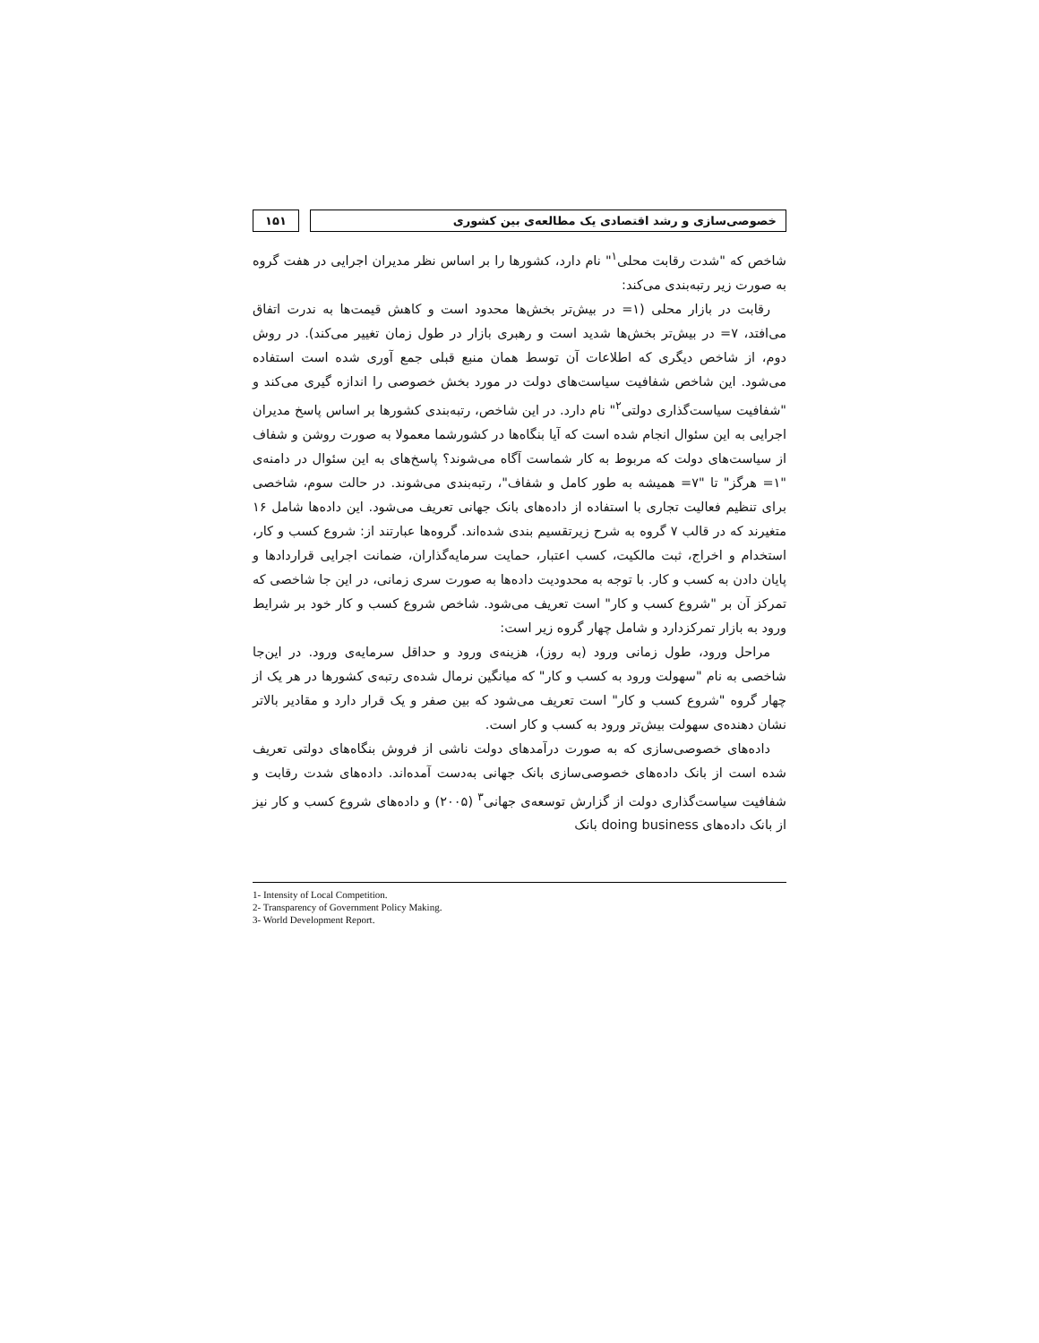خصوصی‌سازی و رشد اقتصادی یک مطالعه‌ی بین کشوری
۱۵۱
شاخص که "شدت رقابت محلی<sup>۱</sup>" نام دارد، کشورها را بر اساس نظر مدیران اجرایی در هفت گروه به صورت زیر رتبه‌بندی می‌کند:
رقابت در بازار محلی (۱= در بیش‌تر بخش‌ها محدود است و کاهش قیمت‌ها به ندرت اتفاق می‌افتد، ۷= در بیش‌تر بخش‌ها شدید است و رهبری بازار در طول زمان تغییر می‌کند). در روش دوم، از شاخص دیگری که اطلاعات آن توسط همان منبع قبلی جمع آوری شده است استفاده می‌شود. این شاخص شفافیت سیاست‌های دولت در مورد بخش خصوصی را اندازه گیری می‌کند و "شفافیت سیاست‌گذاری دولتی<sup>۲</sup>" نام دارد. در این شاخص، رتبه‌بندی کشورها بر اساس پاسخ مدیران اجرایی به این سئوال انجام شده است که آیا بنگاه‌ها در کشورشما معمولا به صورت روشن و شفاف از سیاست‌های دولت که مربوط به کار شماست آگاه می‌شوند؟ پاسخ‌های به این سئوال در دامنه‌ی "۱= هرگز" تا "۷= همیشه به طور کامل و شفاف"، رتبه‌بندی می‌شوند. در حالت سوم، شاخصی برای تنظیم فعالیت تجاری با استفاده از داده‌های بانک جهانی تعریف می‌شود. این داده‌ها شامل ۱۶ متغیرند که در قالب ۷ گروه به شرح زیرتقسیم بندی شده‌اند. گروه‌ها عبارتند از: شروع کسب و کار، استخدام و اخراج، ثبت مالکیت، کسب اعتبار، حمایت سرمایه‌گذاران، ضمانت اجرایی قراردادها و پایان دادن به کسب و کار. با توجه به محدودیت داده‌ها به صورت سری زمانی، در این جا شاخصی که تمرکز آن بر "شروع کسب و کار" است تعریف می‌شود. شاخص شروع کسب و کار خود بر شرایط ورود به بازار تمرکزدارد و شامل چهار گروه زیر است:
مراحل ورود، طول زمانی ورود (به روز)، هزینه‌ی ورود و حداقل سرمایه‌ی ورود. در این‌جا شاخصی به نام "سهولت ورود به کسب و کار" که میانگین نرمال شده‌ی رتبه‌ی کشورها در هر یک از چهار گروه "شروع کسب و کار" است تعریف می‌شود که بین صفر و یک قرار دارد و مقادیر بالاتر نشان دهنده‌ی سهولت بیش‌تر ورود به کسب و کار است.
داده‌های خصوصی‌سازی که به صورت درآمدهای دولت ناشی از فروش بنگاه‌های دولتی تعریف شده است از بانک داده‌های خصوصی‌سازی بانک جهانی به‌دست آمده‌اند. داده‌های شدت رقابت و شفافیت سیاست‌گذاری دولت از گزارش توسعه‌ی جهانی<sup>۳</sup> (۲۰۰۵) و داده‌های شروع کسب و کار نیز از بانک داده‌های doing business بانک
1- Intensity of Local Competition.
2- Transparency of Government Policy Making.
3- World Development Report.